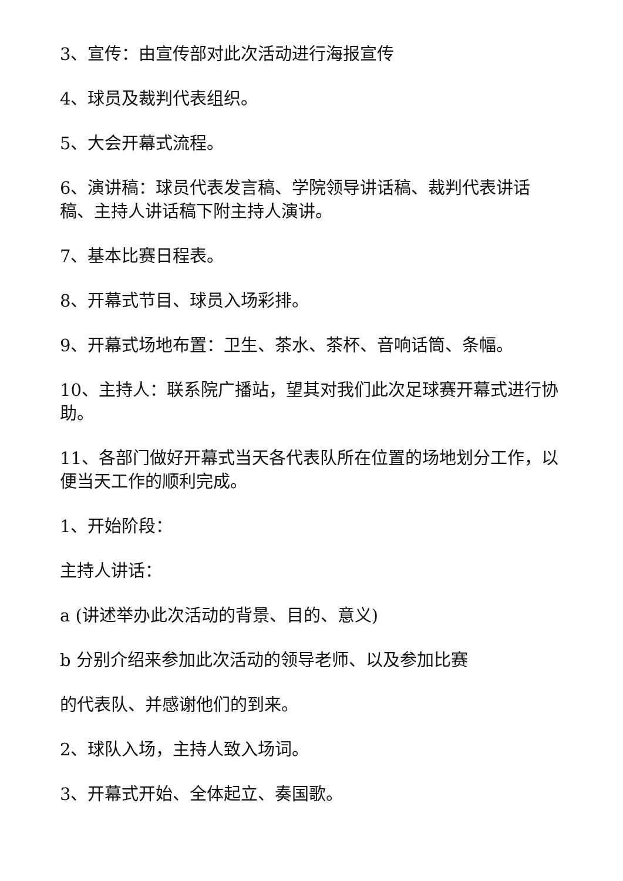3、宣传：由宣传部对此次活动进行海报宣传
4、球员及裁判代表组织。
5、大会开幕式流程。
6、演讲稿：球员代表发言稿、学院领导讲话稿、裁判代表讲话稿、主持人讲话稿下附主持人演讲。
7、基本比赛日程表。
8、开幕式节目、球员入场彩排。
9、开幕式场地布置：卫生、茶水、茶杯、音响话筒、条幅。
10、主持人：联系院广播站，望其对我们此次足球赛开幕式进行协助。
11、各部门做好开幕式当天各代表队所在位置的场地划分工作，以便当天工作的顺利完成。
1、开始阶段：
主持人讲话：
a (讲述举办此次活动的背景、目的、意义)
b 分别介绍来参加此次活动的领导老师、以及参加比赛
的代表队、并感谢他们的到来。
2、球队入场，主持人致入场词。
3、开幕式开始、全体起立、奏国歌。